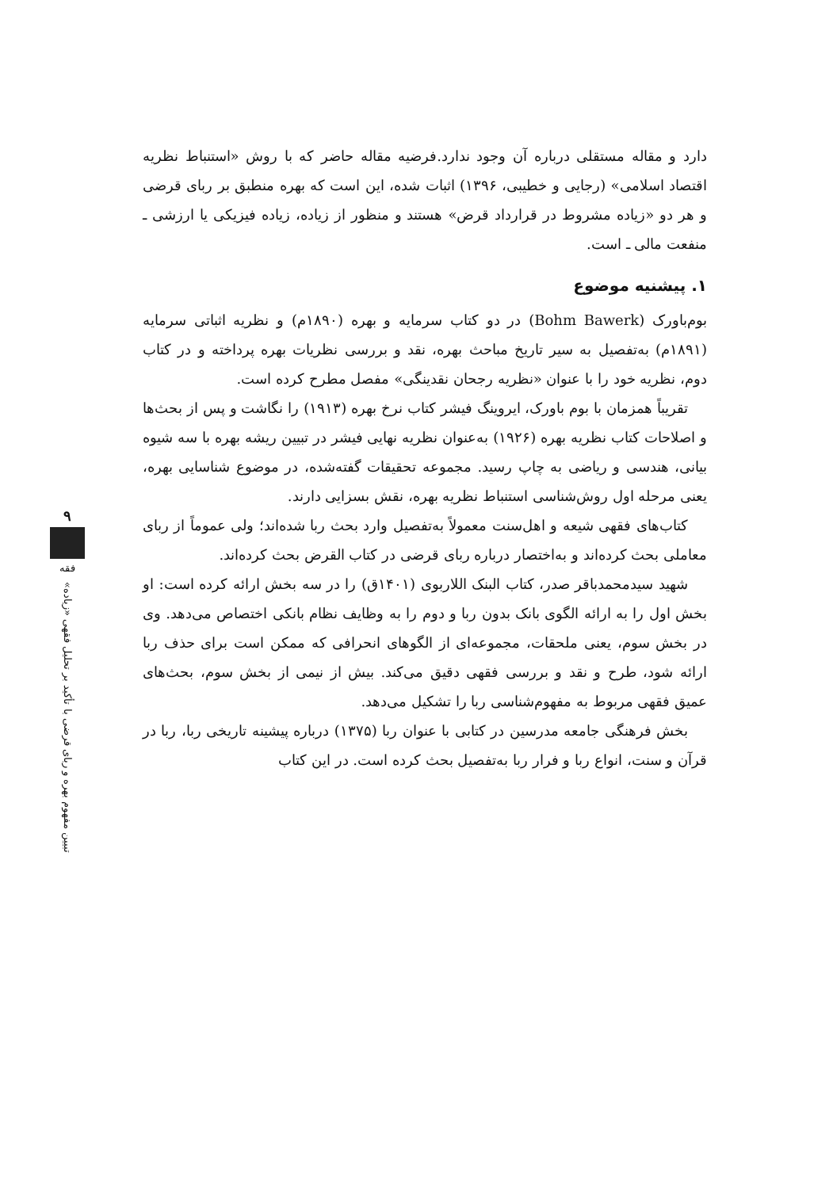دارد و مقاله مستقلی درباره آن وجود ندارد.فرضیه مقاله حاضر که با روش «استنباط نظریه اقتصاد اسلامی» (رجایی و خطیبی، ۱۳۹۶) اثبات شده، این است که بهره منطبق بر ربای قرضی و هر دو «زیاده مشروط در قرارداد قرض» هستند و منظور از زیاده، زیاده فیزیکی یا ارزشی ـ منفعت مالی ـ است.
۱. پیشنیه موضوع
بوم‌باورک (Bohm Bawerk) در دو کتاب سرمایه و بهره (۱۸۹۰م) و نظریه اثباتی سرمایه (۱۸۹۱م) به‌تفصیل به سیر تاریخ مباحث بهره، نقد و بررسی نظریات بهره پرداخته و در کتاب دوم، نظریه خود را با عنوان «نظریه رجحان نقدینگی» مفصل مطرح کرده است.
تقریباً همزمان با بوم باورک، ایروینگ فیشر کتاب نرخ بهره (۱۹۱۳) را نگاشت و پس از بحث‌ها و اصلاحات کتاب نظریه بهره (۱۹۲۶) به‌عنوان نظریه نهایی فیشر در تبیین ریشه بهره با سه شیوه بیانی، هندسی و ریاضی به چاپ رسید. مجموعه تحقیقات گفته‌شده، در موضوع شناسایی بهره، یعنی مرحله اول روش‌شناسی استنباط نظریه بهره، نقش بسزایی دارند.
کتاب‌های فقهی شیعه و اهل‌سنت معمولاً به‌تفصیل وارد بحث ربا شده‌اند؛ ولی عموماً از ربای معاملی بحث کرده‌اند و به‌اختصار درباره ربای قرضی در کتاب القرض بحث کرده‌اند.
شهید سیدمحمدباقر صدر، کتاب البنک اللاربوی (۱۴۰۱ق) را در سه بخش ارائه کرده است: او بخش اول را به ارائه الگوی بانک بدون ربا و دوم را به وظایف نظام بانکی اختصاص می‌دهد. وی در بخش سوم، یعنی ملحقات، مجموعه‌ای از الگوهای انحرافی که ممکن است برای حذف ربا ارائه شود، طرح و نقد و بررسی فقهی دقیق می‌کند. بیش از نیمی از بخش سوم، بحث‌های عمیق فقهی مربوط به مفهوم‌شناسی ربا را تشکیل می‌دهد.
بخش فرهنگی جامعه مدرسین در کتابی با عنوان ربا (۱۳۷۵) درباره پیشینه تاریخی ربا، ربا در قرآن و سنت، انواع ربا و فرار ربا به‌تفصیل بحث کرده است. در این کتاب
۹
فقه
تبیین مفهوم بهره و ربای قرضی با تأکید بر تحلیل فقهی «زیاده»